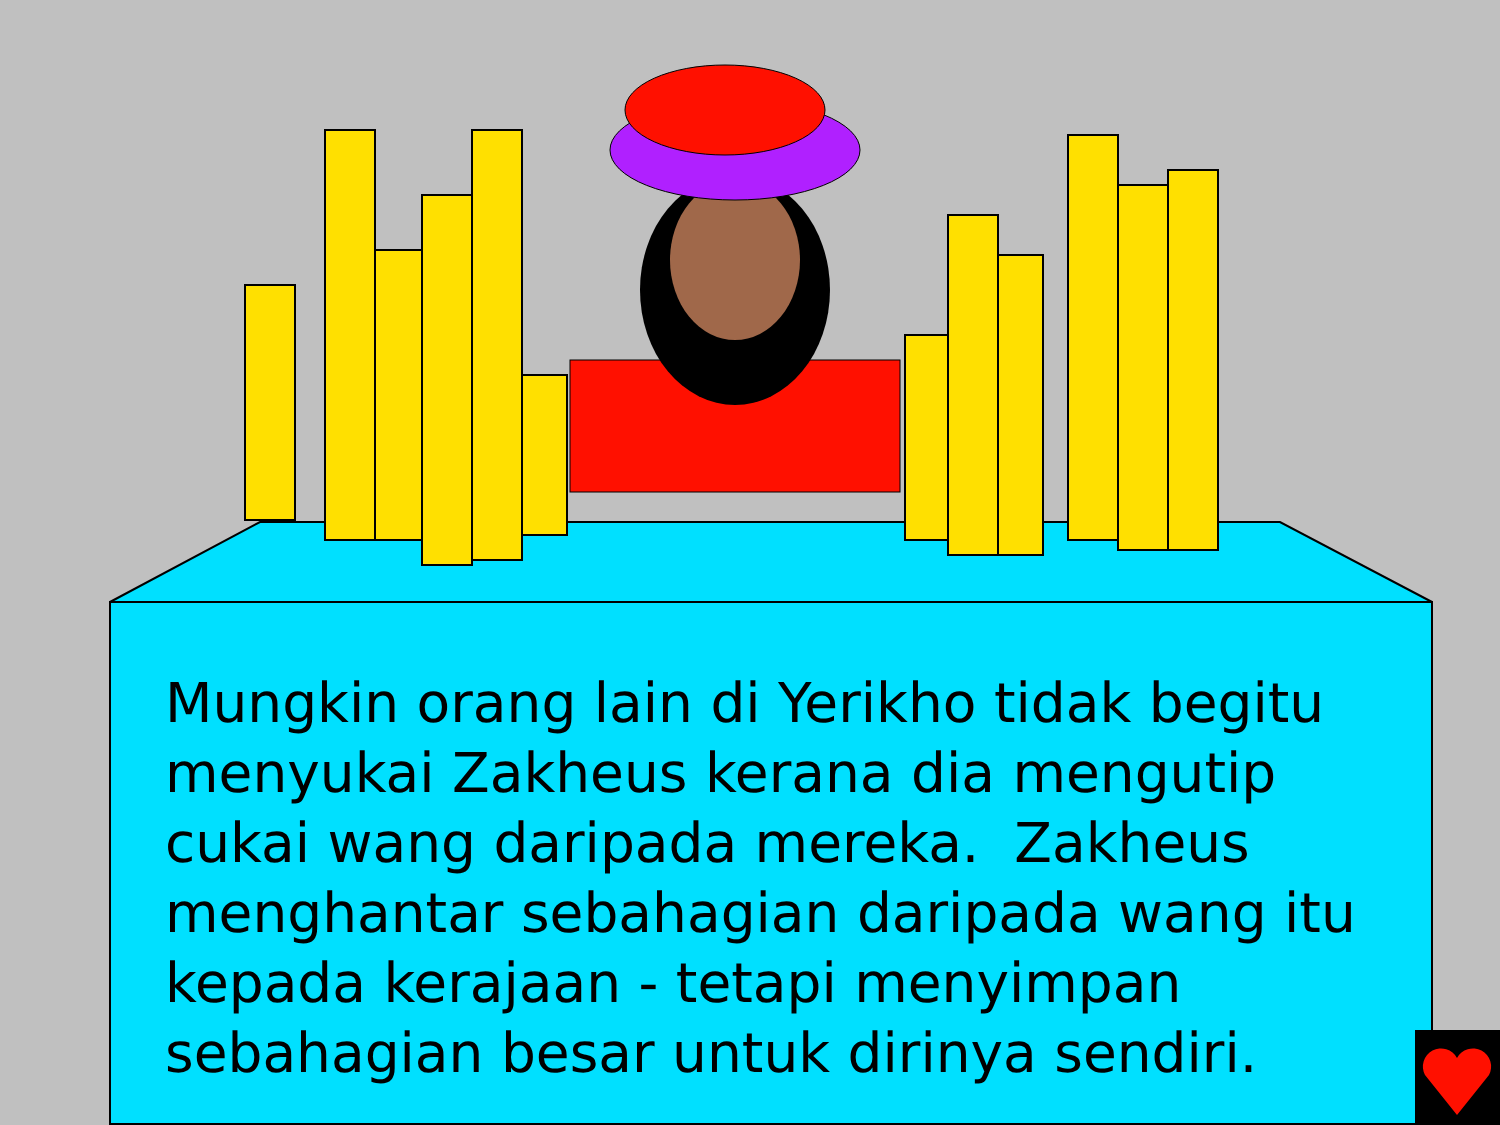Mungkin orang lain di Yerikho tidak begitu menyukai Zakheus kerana dia mengutip cukai wang daripada mereka. Zakheus menghantar sebahagian daripada wang itu kepada kerajaan - tetapi menyimpan sebahagian besar untuk dirinya sendiri.